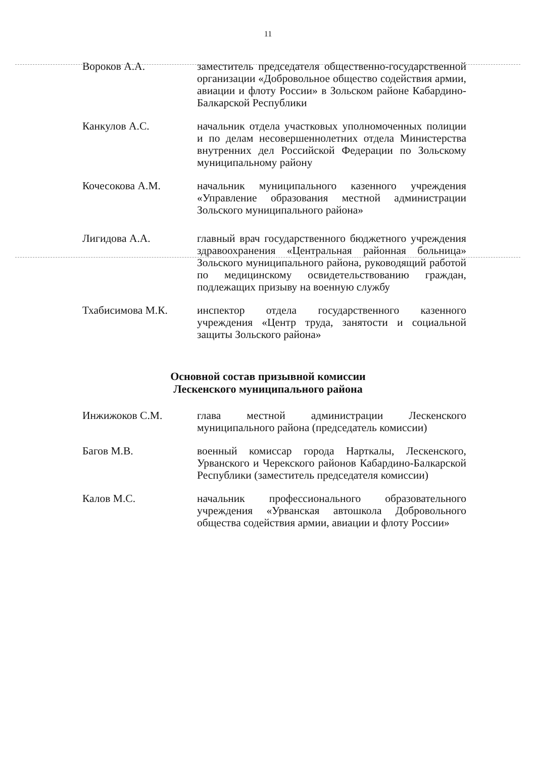11
Вороков А.А. заместитель председателя общественно-государственной организации «Добровольное общество содействия армии, авиации и флоту России» в Зольском районе Кабардино-Балкарской Республики
Канкулов А.С. начальник отдела участковых уполномоченных полиции и по делам несовершеннолетних отдела Министерства внутренних дел Российской Федерации по Зольскому муниципальному району
Кочесокова А.М. начальник муниципального казенного учреждения «Управление образования местной администрации Зольского муниципального района»
Лигидова А.А. главный врач государственного бюджетного учреждения здравоохранения «Центральная районная больница» Зольского муниципального района, руководящий работой по медицинскому освидетельствованию граждан, подлежащих призыву на военную службу
Тхабисимова М.К. инспектор отдела государственного казенного учреждения «Центр труда, занятости и социальной защиты Зольского района»
Основной состав призывной комиссии
Лескенского муниципального района
Инжижоков С.М. глава местной администрации Лескенского муниципального района (председатель комиссии)
Багов М.В. военный комиссар города Нарткалы, Лескенского, Урванского и Черекского районов Кабардино-Балкарской Республики (заместитель председателя комиссии)
Калов М.С. начальник профессионального образовательного учреждения «Урванская автошкола Добровольного общества содействия армии, авиации и флоту России»